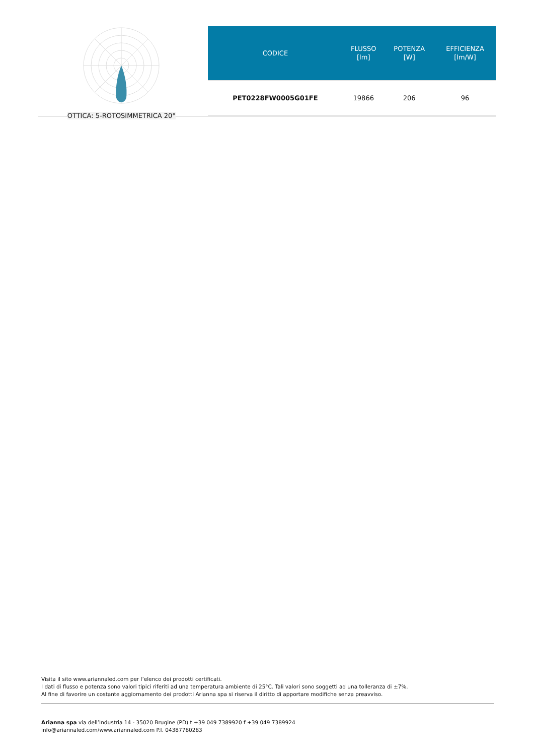OTTICA: 5-ROTOSIMMETRICA 20°
| CODICE | FLUSSO [lm] | POTENZA [W] | EFFICIENZA [lm/W] |
| --- | --- | --- | --- |
| PET0228FW0005G01FE | 19866 | 206 | 96 |
Visita il sito www.ariannaled.com per l’elenco dei prodotti certificati.
I dati di flusso e potenza sono valori tipici riferiti ad una temperatura ambiente di 25°C. Tali valori sono soggetti ad una tolleranza di ±7%.
Al fine di favorire un costante aggiornamento dei prodotti Arianna spa si riserva il diritto di apportare modifiche senza preavviso.
Arianna spa via dell’Industria 14 - 35020 Brugine (PD) t +39 049 7389920 f +39 049 7389924
info@ariannaled.com/www.ariannaled.com P.I. 04387780283